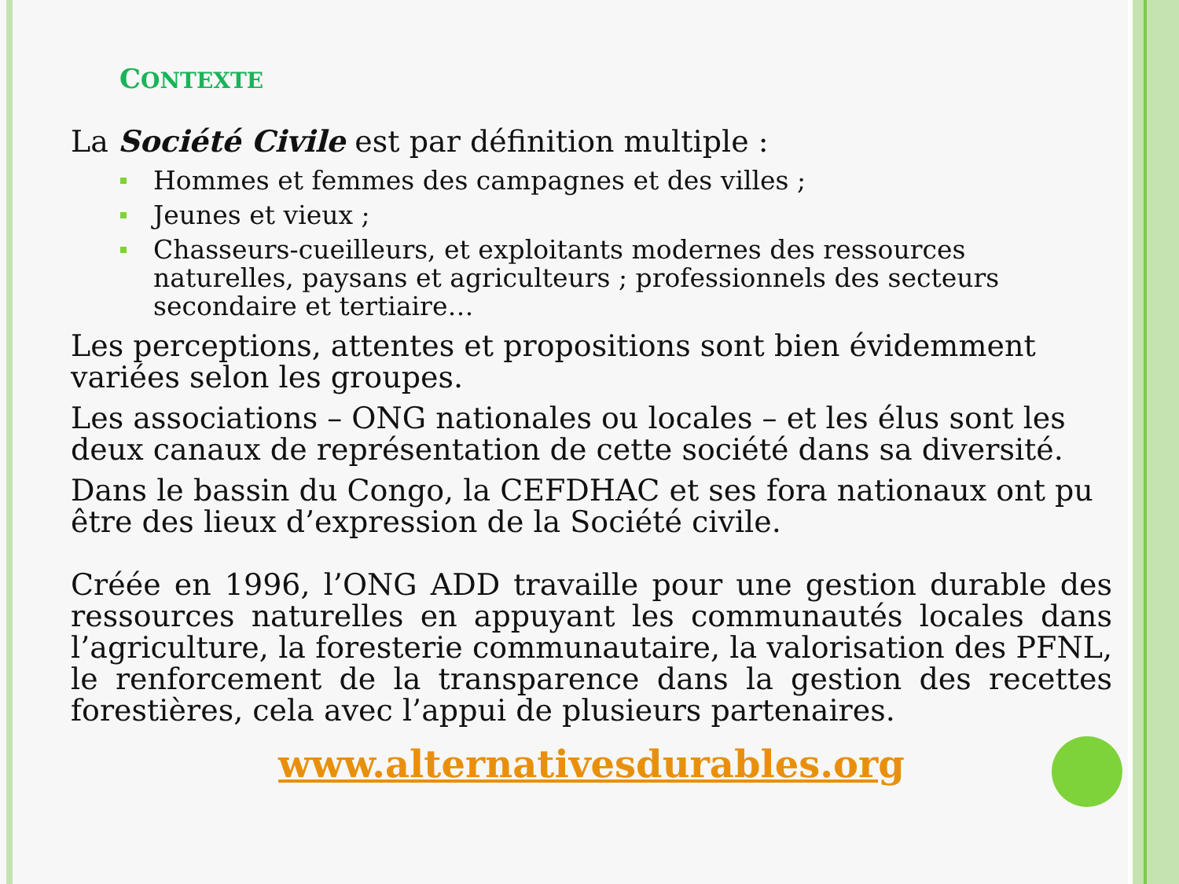CONTEXTE
La Société Civile est par définition multiple :
Hommes et femmes des campagnes et des villes ;
Jeunes et vieux ;
Chasseurs-cueilleurs, et exploitants modernes des ressources naturelles, paysans et agriculteurs ; professionnels des secteurs secondaire et tertiaire…
Les perceptions, attentes et propositions sont bien évidemment variées selon les groupes.
Les associations – ONG nationales ou locales – et les élus sont les deux canaux de représentation de cette société dans sa diversité.
Dans le bassin du Congo, la CEFDHAC et ses fora nationaux ont pu être des lieux d’expression de la Société civile.
Créée en 1996, l’ONG ADD travaille pour une gestion durable des ressources naturelles en appuyant les communautés locales dans l’agriculture, la foresterie communautaire, la valorisation des PFNL, le renforcement de la transparence dans la gestion des recettes forestières, cela avec l’appui de plusieurs partenaires.
www.alternativesdurables.org